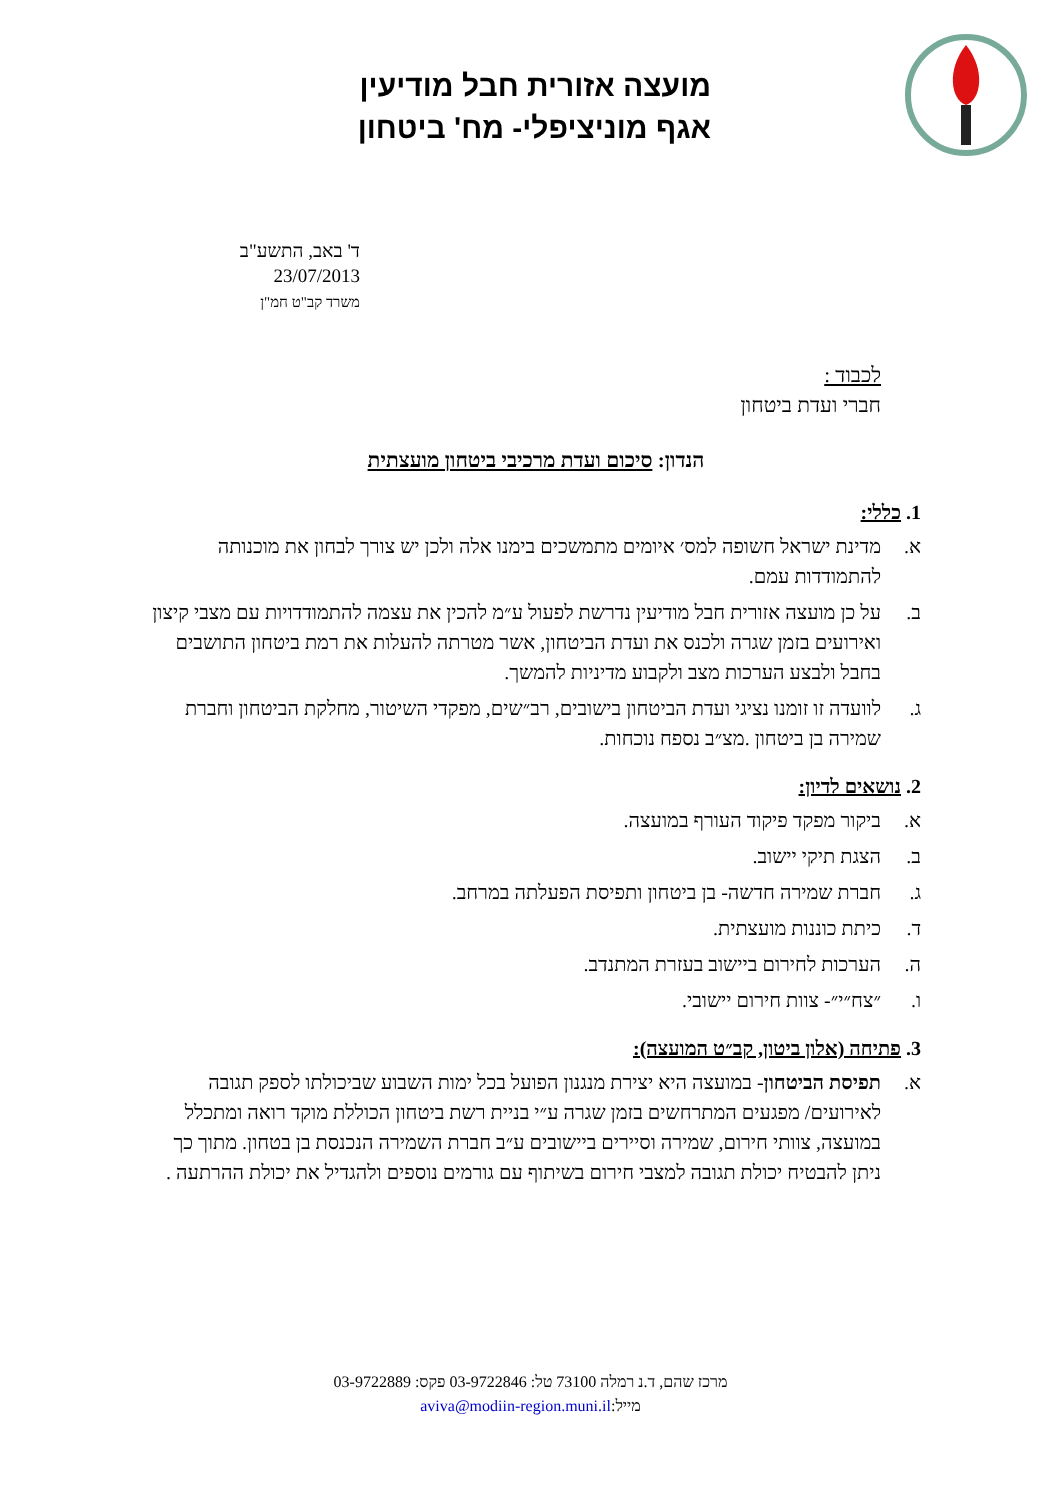מועצה אזורית חבל מודיעין
אגף מוניציפלי- מח' ביטחון
ד' באב, התשע"ב
23/07/2013
משרד קב"ט חמ"ן
לכבוד :
חברי ועדת ביטחון
הנדון: סיכום ועדת מרכיבי ביטחון מועצתית
1. כללי:
א. מדינת ישראל חשופה למס׳ איומים מתמשכים בימנו אלה ולכן יש צורך לבחון את מוכנותה להתמודדות עמם.
ב. על כן מועצה אזורית חבל מודיעין נדרשת לפעול ע״מ להכין את עצמה להתמודדויות עם מצבי קיצון ואירועים בזמן שגרה ולכנס את ועדת הביטחון, אשר מטרתה להעלות את רמת ביטחון התושבים בחבל ולבצע הערכות מצב ולקבוע מדיניות להמשך.
ג. לוועדה זו זומנו נציגי ועדת הביטחון בישובים, רב״שים, מפקדי השיטור, מחלקת הביטחון וחברת שמירה בן ביטחון .מצ״ב נספח נוכחות.
2. נושאים לדיון:
א. ביקור מפקד פיקוד העורף במועצה.
ב. הצגת תיקי יישוב.
ג. חברת שמירה חדשה- בן ביטחון ותפיסת הפעלתה במרחב.
ד. כיתת כוננות מועצתית.
ה. הערכות לחירום ביישוב בעזרת המתנדב.
ו. ״צח״י״- צוות חירום יישובי.
3. פתיחה (אלון ביטון, קב״ט המועצה):
א. תפיסת הביטחון- במועצה היא יצירת מנגנון הפועל בכל ימות השבוע שביכולתו לספק תגובה לאירועים/ מפגעים המתרחשים בזמן שגרה ע״י בניית רשת ביטחון הכוללת מוקד רואה ומתכלל במועצה, צוותי חירום, שמירה וסיירים ביישובים ע״ב חברת השמירה הנכנסת בן בטחון. מתוך כך ניתן להבטיח יכולת תגובה למצבי חירום בשיתוף עם גורמים נוספים ולהגדיל את יכולת ההרתעה .
מרכז שהם, ד.נ רמלה 73100 טל: 03-9722846 פקס: 03-9722889
מייל:aviva@modiin-region.muni.il